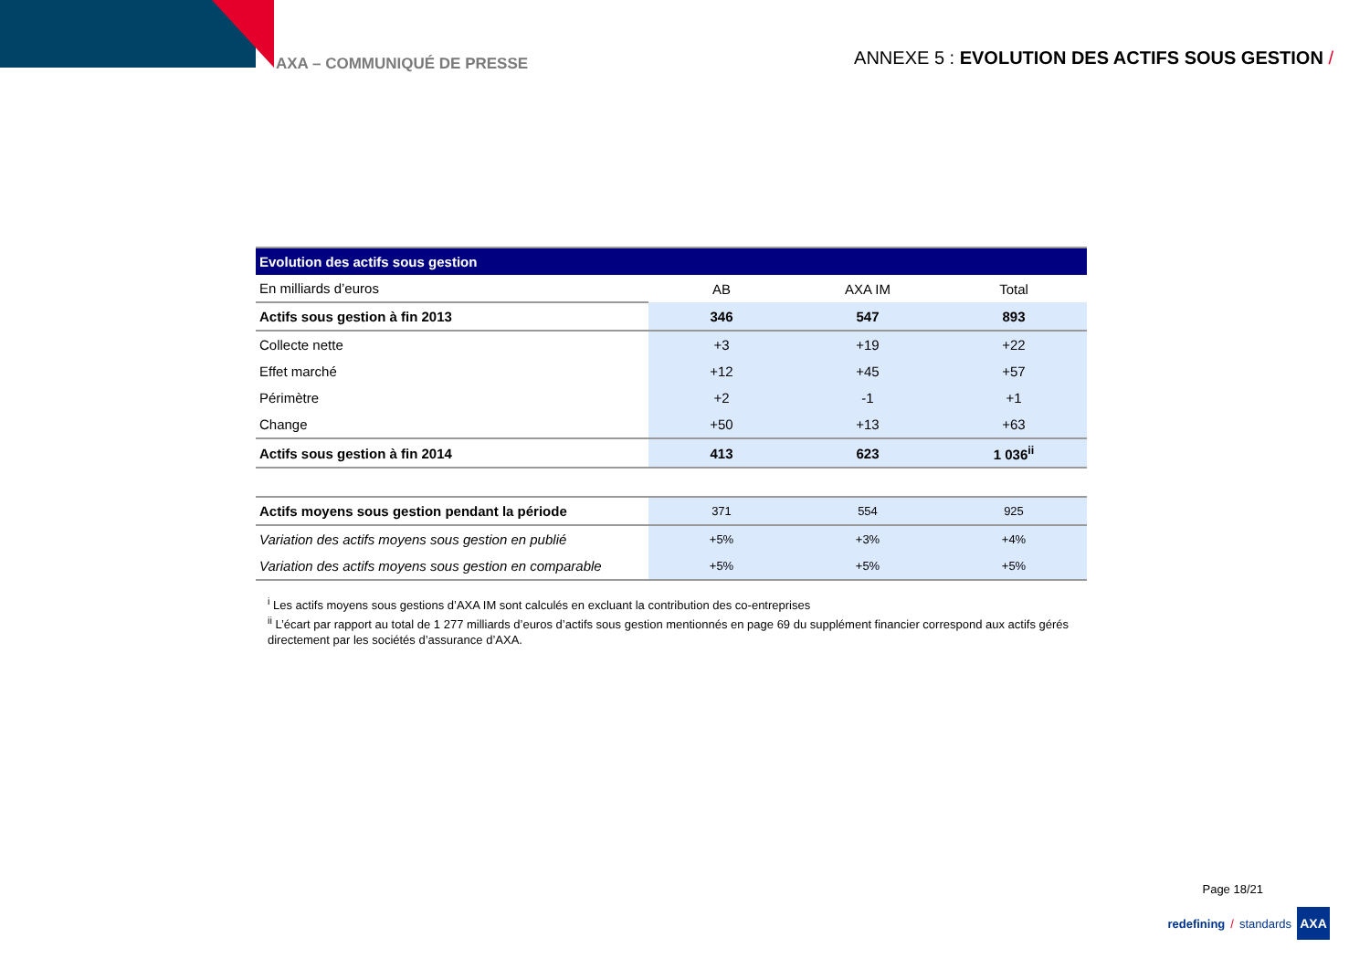AXA – COMMUNIQUÉ DE PRESSE
ANNEXE 5 : EVOLUTION DES ACTIFS SOUS GESTION /
| Evolution des actifs sous gestion | | | |
| --- | --- | --- | --- |
| En milliards d’euros | AB | AXA IM | Total |
| Actifs sous gestion à fin 2013 | 346 | 547 | 893 |
| Collecte nette | +3 | +19 | +22 |
| Effet marché | +12 | +45 | +57 |
| Périmètre | +2 | -1 | +1 |
| Change | +50 | +13 | +63 |
| Actifs sous gestion à fin 2014 | 413 | 623 | 1 036<sup>ii</sup> |
| Actifs moyens sous gestion pendant la période | 371 | 554 | 925 |
| Variation des actifs moyens sous gestion en publié | +5% | +3% | +4% |
| Variation des actifs moyens sous gestion en comparable | +5% | +5% | +5% |
<sup>i</sup> Les actifs moyens sous gestions d’AXA IM sont calculés en excluant la contribution des co-entreprises
<sup>ii</sup> L’écart par rapport au total de 1 277 milliards d’euros d’actifs sous gestion mentionnés en page 69 du supplément financier correspond aux actifs gérés directement par les sociétés d’assurance d’AXA.
Page 18/21
redefining / standards
AXA